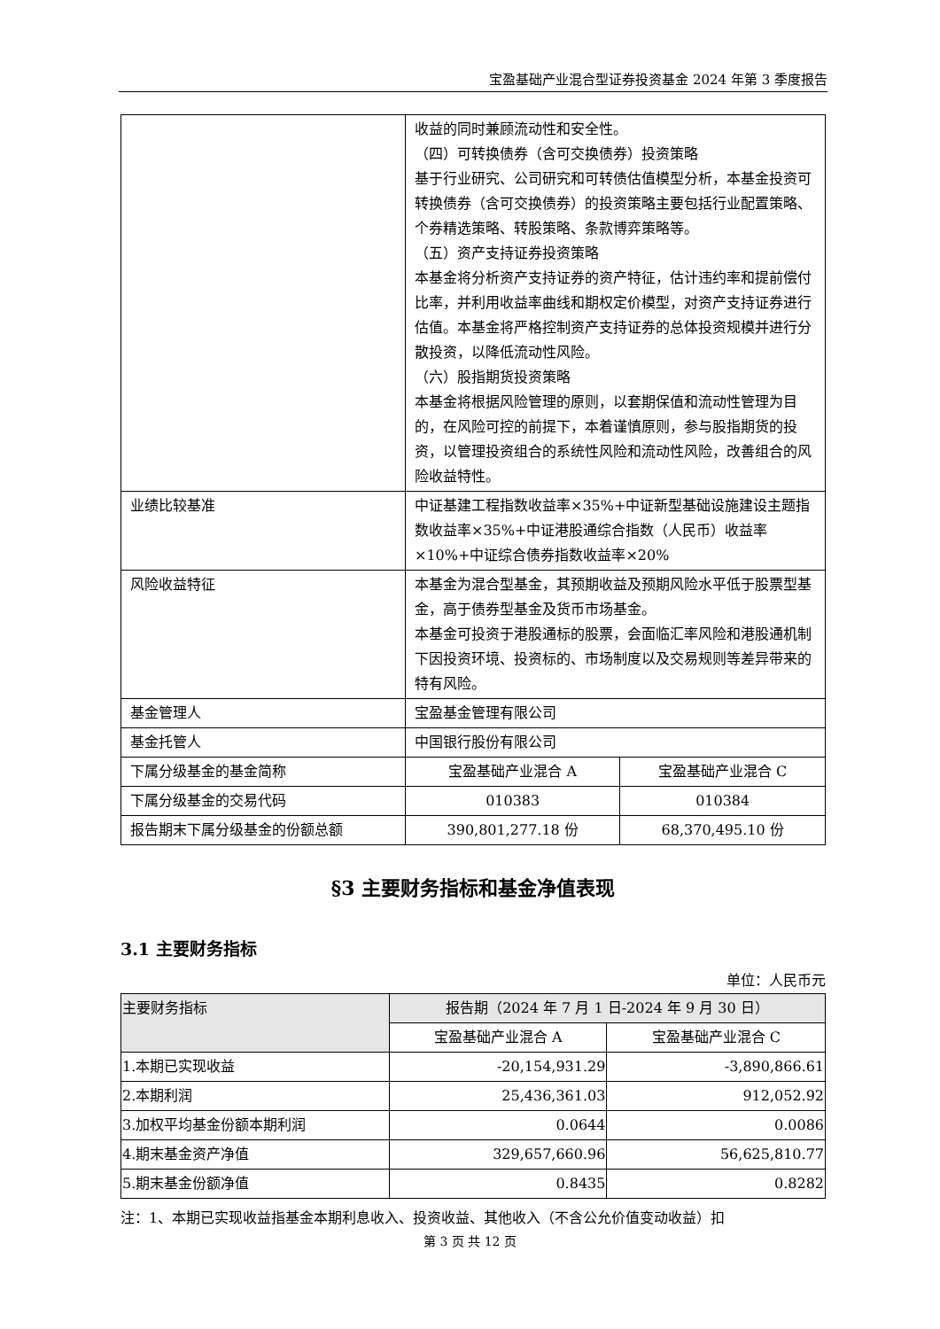宝盈基础产业混合型证券投资基金 2024 年第 3 季度报告
| | 收益的同时兼顾流动性和安全性。 （四）可转换债券（含可交换债券）投资策略 基于行业研究、公司研究和可转债估值模型分析，本基金投资可转换债券（含可交换债券）的投资策略主要包括行业配置策略、个券精选策略、转股策略、条款博弈策略等。 （五）资产支持证券投资策略 本基金将分析资产支持证券的资产特征，估计违约率和提前偿付比率，并利用收益率曲线和期权定价模型，对资产支持证券进行估值。本基金将严格控制资产支持证券的总体投资规模并进行分散投资，以降低流动性风险。 （六）股指期货投资策略 本基金将根据风险管理的原则，以套期保值和流动性管理为目的，在风险可控的前提下，本着谨慎原则，参与股指期货的投资，以管理投资组合的系统性风险和流动性风险，改善组合的风险收益特性。 | |
| 业绩比较基准 | 中证基建工程指数收益率×35%+中证新型基础设施建设主题指数收益率×35%+中证港股通综合指数（人民币）收益率×10%+中证综合债券指数收益率×20% | |
| 风险收益特征 | 本基金为混合型基金，其预期收益及预期风险水平低于股票型基金，高于债券型基金及货币市场基金。 本基金可投资于港股通标的股票，会面临汇率风险和港股通机制下因投资环境、投资标的、市场制度以及交易规则等差异带来的特有风险。 | |
| 基金管理人 | 宝盈基金管理有限公司 | |
| 基金托管人 | 中国银行股份有限公司 | |
| 下属分级基金的基金简称 | 宝盈基础产业混合 A | 宝盈基础产业混合 C |
| 下属分级基金的交易代码 | 010383 | 010384 |
| 报告期末下属分级基金的份额总额 | 390,801,277.18 份 | 68,370,495.10 份 |
§3 主要财务指标和基金净值表现
3.1 主要财务指标
单位：人民币元
| 主要财务指标 | 报告期（2024 年 7 月 1 日-2024 年 9 月 30 日） | |
| --- | --- | --- |
| | 宝盈基础产业混合 A | 宝盈基础产业混合 C |
| 1.本期已实现收益 | -20,154,931.29 | -3,890,866.61 |
| 2.本期利润 | 25,436,361.03 | 912,052.92 |
| 3.加权平均基金份额本期利润 | 0.0644 | 0.0086 |
| 4.期末基金资产净值 | 329,657,660.96 | 56,625,810.77 |
| 5.期末基金份额净值 | 0.8435 | 0.8282 |
注：1、本期已实现收益指基金本期利息收入、投资收益、其他收入（不含公允价值变动收益）扣
第 3 页 共 12 页